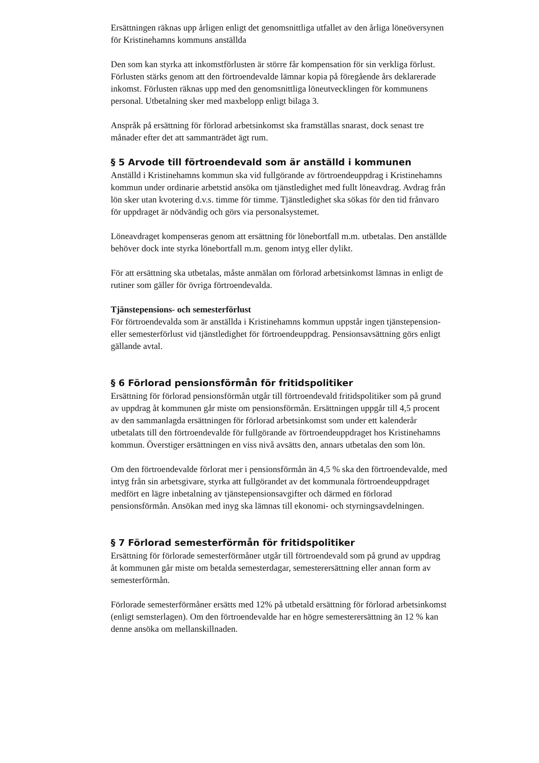Ersättningen räknas upp årligen enligt det genomsnittliga utfallet av den årliga löneöversynen för Kristinehamns kommuns anställda
Den som kan styrka att inkomstförlusten är större får kompensation för sin verkliga förlust. Förlusten stärks genom att den förtroendevalde lämnar kopia på föregående års deklarerade inkomst. Förlusten räknas upp med den genomsnittliga löneutvecklingen för kommunens personal. Utbetalning sker med maxbelopp enligt bilaga 3.
Anspråk på ersättning för förlorad arbetsinkomst ska framställas snarast, dock senast tre månader efter det att sammanträdet ägt rum.
§ 5 Arvode till förtroendevald som är anställd i kommunen
Anställd i Kristinehamns kommun ska vid fullgörande av förtroendeuppdrag i Kristinehamns kommun under ordinarie arbetstid ansöka om tjänstledighet med fullt löneavdrag. Avdrag från lön sker utan kvotering d.v.s. timme för timme. Tjänstledighet ska sökas för den tid frånvaro för uppdraget är nödvändig och görs via personalsystemet.
Löneavdraget kompenseras genom att ersättning för lönebortfall m.m. utbetalas. Den anställde behöver dock inte styrka lönebortfall m.m. genom intyg eller dylikt.
För att ersättning ska utbetalas, måste anmälan om förlorad arbetsinkomst lämnas in enligt de rutiner som gäller för övriga förtroendevalda.
Tjänstepensions- och semesterförlust
För förtroendevalda som är anställda i Kristinehamns kommun uppstår ingen tjänstepension- eller semesterförlust vid tjänstledighet för förtroendeuppdrag. Pensionsavsättning görs enligt gällande avtal.
§ 6 Förlorad pensionsförmån för fritidspolitiker
Ersättning för förlorad pensionsförmån utgår till förtroendevald fritidspolitiker som på grund av uppdrag åt kommunen går miste om pensionsförmån. Ersättningen uppgår till 4,5 procent av den sammanlagda ersättningen för förlorad arbetsinkomst som under ett kalenderår utbetalats till den förtroendevalde för fullgörande av förtroendeuppdraget hos Kristinehamns kommun. Överstiger ersättningen en viss nivå avsätts den, annars utbetalas den som lön.
Om den förtroendevalde förlorat mer i pensionsförmån än 4,5 % ska den förtroendevalde, med intyg från sin arbetsgivare, styrka att fullgörandet av det kommunala förtroendeuppdraget medfört en lägre inbetalning av tjänstepensionsavgifter och därmed en förlorad pensionsförmån. Ansökan med inyg ska lämnas till ekonomi- och styrningsavdelningen.
§ 7 Förlorad semesterförmån för fritidspolitiker
Ersättning för förlorade semesterförmåner utgår till förtroendevald som på grund av uppdrag åt kommunen går miste om betalda semesterdagar, semesterersättning eller annan form av semesterförmån.
Förlorade semesterförmåner ersätts med 12% på utbetald ersättning för förlorad arbetsinkomst (enligt semsterlagen). Om den förtroendevalde har en högre semesterersättning än 12 % kan denne ansöka om mellanskillnaden.